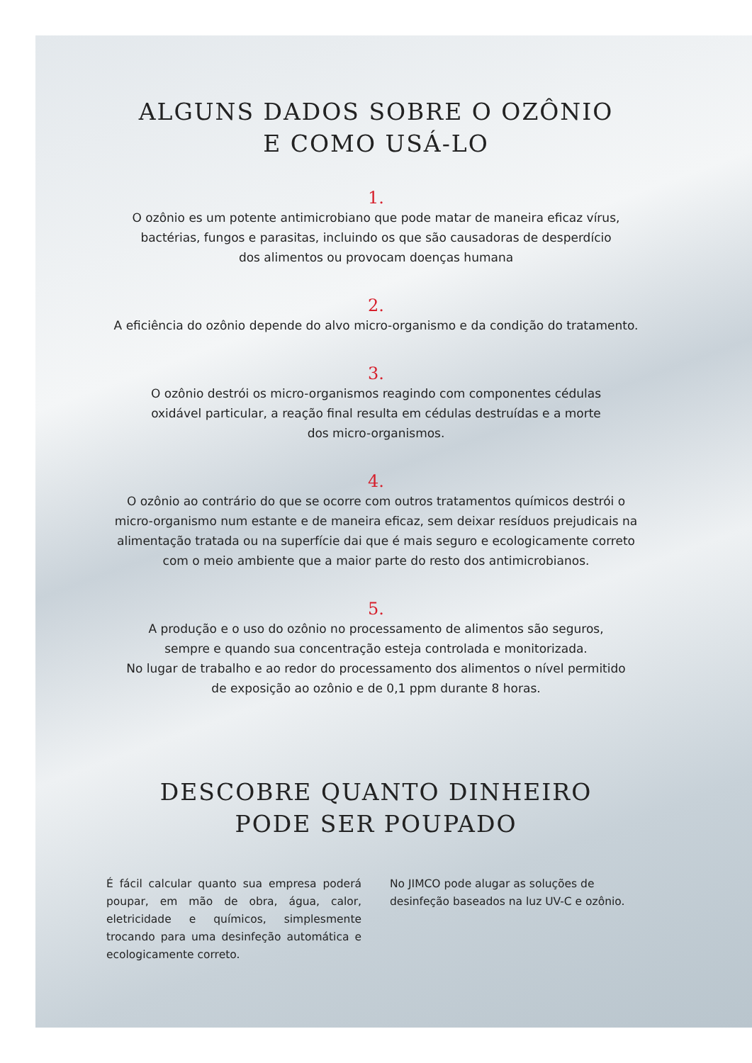ALGUNS DADOS SOBRE O OZÔNIO
E COMO USÁ-LO
1.
O ozônio es um potente antimicrobiano que pode matar de maneira eficaz vírus,
bactérias, fungos e parasitas, incluindo os que são causadoras de desperdício
dos alimentos ou provocam doenças humana
2.
A eficiência do ozônio depende do alvo micro-organismo e da condição do tratamento.
3.
O ozônio destrói os micro-organismos reagindo com componentes cédulas
oxidável particular, a reação final resulta em cédulas destruídas e a morte
dos micro-organismos.
4.
O ozônio ao contrário do que se ocorre com outros tratamentos químicos destrói o
micro-organismo num estante e de maneira eficaz, sem deixar resíduos prejudicais na
alimentação tratada ou na superfície dai que é mais seguro e ecologicamente correto
com o meio ambiente que a maior parte do resto dos antimicrobianos.
5.
A produção e o uso do ozônio no processamento de alimentos são seguros,
sempre e quando sua concentração esteja controlada e monitorizada.
No lugar de trabalho e ao redor do processamento dos alimentos o nível permitido
de exposição ao ozônio e de 0,1 ppm durante 8 horas.
DESCOBRE QUANTO DINHEIRO
PODE SER POUPADO
É fácil calcular quanto sua empresa poderá poupar, em mão de obra, água, calor, eletricidade e químicos, simplesmente trocando para uma desinfeção automática e ecologicamente correto.
No JIMCO pode alugar as soluções de desinfeção baseados na luz UV-C e ozônio.